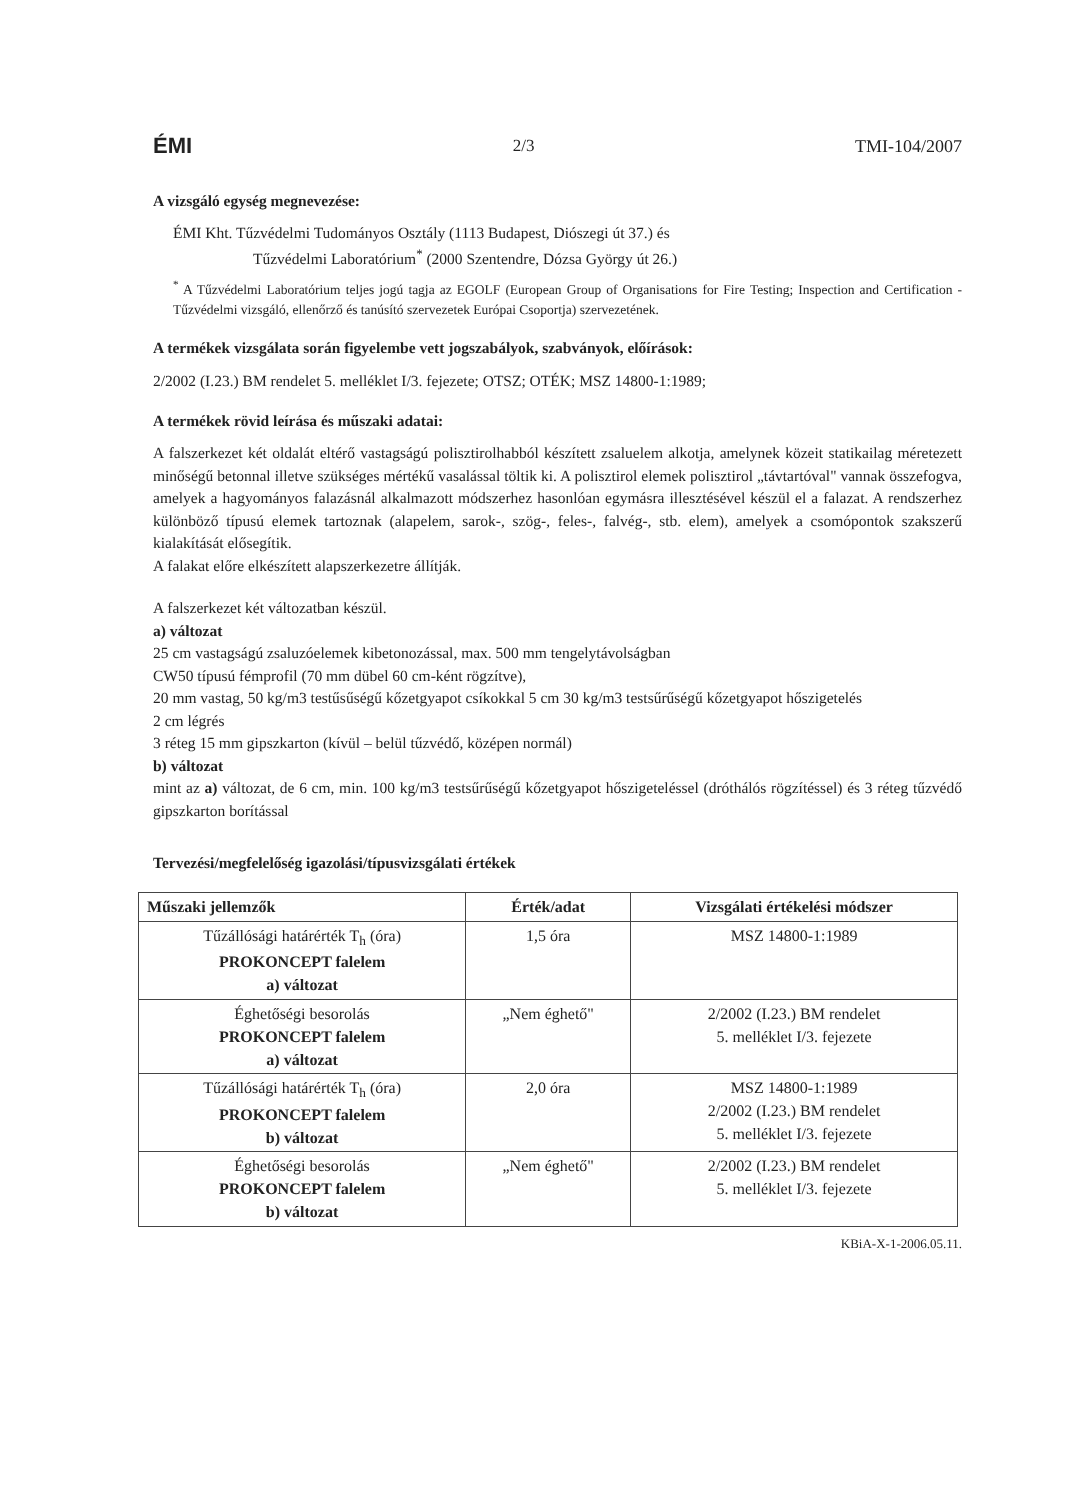ÉMI 2/3 TMI-104/2007
A vizsgáló egység megnevezése:
ÉMI Kht. Tűzvédelmi Tudományos Osztály (1113 Budapest, Diószegi út 37.) és
Tűzvédelmi Laboratórium<sup>*</sup> (2000 Szentendre, Dózsa György út 26.)
<sup>*</sup> A Tűzvédelmi Laboratórium teljes jogú tagja az EGOLF (European Group of Organisations for Fire Testing; Inspection and Certification - Tűzvédelmi vizsgáló, ellenőrző és tanúsító szervezetek Európai Csoportja) szervezetének.
A termékek vizsgálata során figyelembe vett jogszabályok, szabványok, előírások:
2/2002 (I.23.) BM rendelet 5. melléklet I/3. fejezete; OTSZ; OTÉK; MSZ 14800-1:1989;
A termékek rövid leírása és műszaki adatai:
A falszerkezet két oldalát eltérő vastagságú polisztirolhabból készített zsaluelem alkotja, amelynek közeit statikailag méretezett minőségű betonnal illetve szükséges mértékű vasalással töltik ki. A polisztirol elemek polisztirol „távtartóval" vannak összefogva, amelyek a hagyományos falazásnál alkalmazott módszerhez hasonlóan egymásra illesztésével készül el a falazat. A rendszerhez különböző típusú elemek tartoznak (alapelem, sarok-, szög-, feles-, falvég-, stb. elem), amelyek a csomópontok szakszerű kialakítását elősegítik.
A falakat előre elkészített alapszerkezetre állítják.
A falszerkezet két változatban készül.
a) változat
25 cm vastagságú zsaluzóelemek kibetonozással, max. 500 mm tengelytávolságban
CW50 típusú fémprofil (70 mm dübel 60 cm-ként rögzítve),
20 mm vastag, 50 kg/m3 testűsűségű kőzetgyapot csíkokkal 5 cm 30 kg/m3 testsűrűségű kőzetgyapot hőszigetelés
2 cm légrés
3 réteg 15 mm gipszkarton (kívül – belül tűzvédő, középen normál)
b) változat
mint az a) változat, de 6 cm, min. 100 kg/m3 testsűrűségű kőzetgyapot hőszigeteléssel (dróthálós rögzítéssel) és 3 réteg tűzvédő gipszkarton borítással
Tervezési/megfelelőség igazolási/típusvizsgálati értékek
| Műszaki jellemzők | Érték/adat | Vizsgálati értékelési módszer |
| --- | --- | --- |
| Tűzállósági határérték T<sub>h</sub> (óra) PROKONCEPT falelem a) változat | 1,5 óra | MSZ 14800-1:1989 |
| Éghetőségi besorolás PROKONCEPT falelem a) változat | „Nem éghető" | 2/2002 (I.23.) BM rendelet 5. melléklet I/3. fejezete |
| Tűzállósági határérték T<sub>h</sub> (óra) PROKONCEPT falelem b) változat | 2,0 óra | MSZ 14800-1:1989 2/2002 (I.23.) BM rendelet 5. melléklet I/3. fejezete |
| Éghetőségi besorolás PROKONCEPT falelem b) változat | „Nem éghető" | 2/2002 (I.23.) BM rendelet 5. melléklet I/3. fejezete |
KBiA-X-1-2006.05.11.